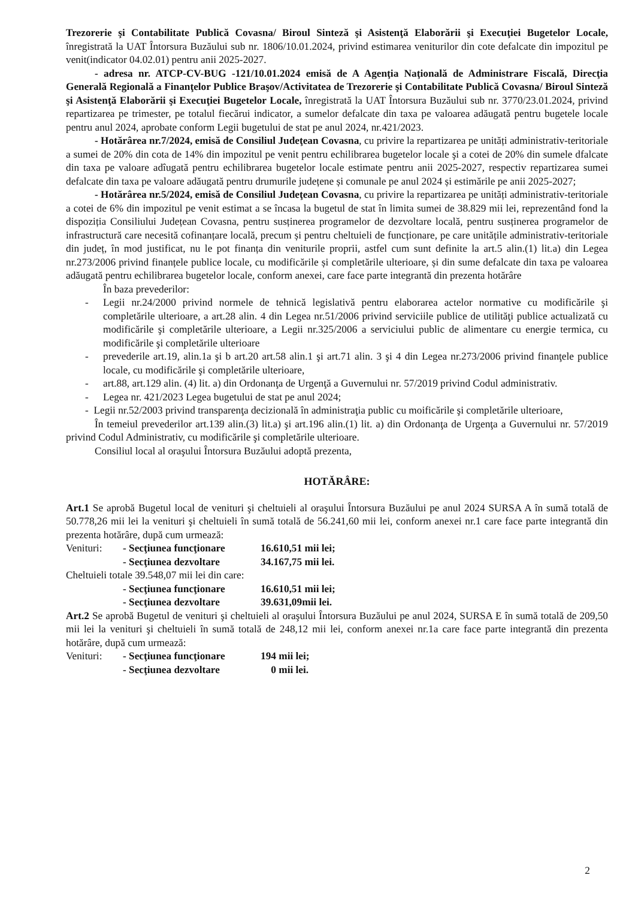Trezorerie şi Contabilitate Publică Covasna/ Biroul Sinteză şi Asistenţă Elaborării şi Execuţiei Bugetelor Locale, înregistrată la UAT Întorsura Buzăului sub nr. 1806/10.01.2024, privind estimarea veniturilor din cote defalcate din impozitul pe venit(indicator 04.02.01) pentru anii 2025-2027.
- adresa nr. ATCP-CV-BUG -121/10.01.2024 emisă de A Agenţia Naţională de Administrare Fiscală, Direcţia Generală Regională a Finanţelor Publice Braşov/Activitatea de Trezorerie şi Contabilitate Publică Covasna/ Biroul Sinteză şi Asistenţă Elaborării şi Execuţiei Bugetelor Locale, înregistrată la UAT Întorsura Buzăului sub nr. 3770/23.01.2024, privind repartizarea pe trimester, pe totalul fiecărui indicator, a sumelor defalcate din taxa pe valoarea adăugată pentru bugetele locale pentru anul 2024, aprobate conform Legii bugetului de stat pe anul 2024, nr.421/2023.
- Hotărârea nr.7/2024, emisă de Consiliul Judeţean Covasna, cu privire la repartizarea pe unități administrativ-teritoriale a sumei de 20% din cota de 14% din impozitul pe venit pentru echilibrarea bugetelor locale şi a cotei de 20% din sumele dfalcate din taxa pe valoare adîugată pentru echilibrarea bugetelor locale estimate pentru anii 2025-2027, respectiv repartizarea sumei defalcate din taxa pe valoare adăugată pentru drumurile județene și comunale pe anul 2024 și estimările pe anii 2025-2027;
- Hotărârea nr.5/2024, emisă de Consiliul Judeţean Covasna, cu privire la repartizarea pe unități administrativ-teritoriale a cotei de 6% din impozitul pe venit estimat a se încasa la bugetul de stat în limita sumei de 38.829 mii lei, reprezentând fond la dispoziția Consiliului Județean Covasna, pentru susținerea programelor de dezvoltare locală, pentru susținerea programelor de infrastructură care necesită cofinanțare locală, precum și pentru cheltuieli de funcționare, pe care unitățile administrativ-teritoriale din județ, în mod justificat, nu le pot finanța din veniturile proprii, astfel cum sunt definite la art.5 alin.(1) lit.a) din Legea nr.273/2006 privind finanțele publice locale, cu modificările și completările ulterioare, și din sume defalcate din taxa pe valoarea adăugată pentru echilibrarea bugetelor locale, conform anexei, care face parte integrantă din prezenta hotărâre
În baza prevederilor:
- Legii nr.24/2000 privind normele de tehnică legislativă pentru elaborarea actelor normative cu modificările şi completările ulterioare, a art.28 alin. 4 din Legea nr.51/2006 privind serviciile publice de utilităţi publice actualizată cu modificările şi completările ulterioare, a Legii nr.325/2006 a serviciului public de alimentare cu energie termica, cu modificările şi completările ulterioare
- prevederile art.19, alin.1a şi b art.20 art.58 alin.1 şi art.71 alin. 3 şi 4 din Legea nr.273/2006 privind finanţele publice locale, cu modificările şi completările ulterioare,
- art.88, art.129 alin. (4) lit. a) din Ordonanţa de Urgenţă a Guvernului nr. 57/2019 privind Codul administrativ.
- Legea nr. 421/2023 Legea bugetului de stat pe anul 2024;
- Legii nr.52/2003 privind transparenţa decizională în administraţia public cu moificările şi completările ulterioare,
În temeiul prevederilor art.139 alin.(3) lit.a) şi art.196 alin.(1) lit. a) din Ordonanţa de Urgenţa a Guvernului nr. 57/2019 privind Codul Administrativ, cu modificările şi completările ulterioare.
Consiliul local al oraşului Întorsura Buzăului adoptă prezenta,
HOTĂRÂRE:
Art.1 Se aprobă Bugetul local de venituri şi cheltuieli al oraşului Întorsura Buzăului pe anul 2024 SURSA A în sumă totală de 50.778,26 mii lei la venituri şi cheltuieli în sumă totală de 56.241,60 mii lei, conform anexei nr.1 care face parte integrantă din prezenta hotărâre, după cum urmează:
Venituri: - Secţiunea funcţionare 16.610,51 mii lei;
- Secţiunea dezvoltare 34.167,75 mii lei.
Cheltuieli totale 39.548,07 mii lei din care:
- Secţiunea funcţionare 16.610,51 mii lei;
- Secţiunea dezvoltare 39.631,09mii lei.
Art.2 Se aprobă Bugetul de venituri şi cheltuieli al oraşului Întorsura Buzăului pe anul 2024, SURSA E în sumă totală de 209,50 mii lei la venituri şi cheltuieli în sumă totală de 248,12 mii lei, conform anexei nr.1a care face parte integrantă din prezenta hotărâre, după cum urmează:
Venituri: - Secţiunea funcţionare 194 mii lei;
- Secţiunea dezvoltare 0 mii lei.
2